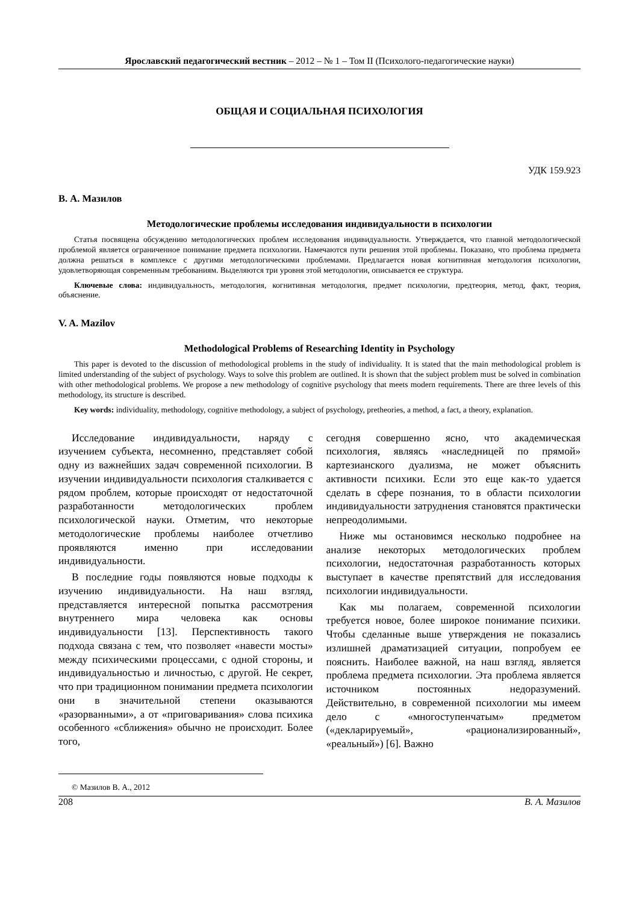Ярославский педагогический вестник – 2012 – № 1 – Том II (Психолого-педагогические науки)
ОБЩАЯ И СОЦИАЛЬНАЯ ПСИХОЛОГИЯ
УДК 159.923
В. А. Мазилов
Методологические проблемы исследования индивидуальности в психологии
Статья посвящена обсуждению методологических проблем исследования индивидуальности. Утверждается, что главной методологической проблемой является ограниченное понимание предмета психологии. Намечаются пути решения этой проблемы. Показано, что проблема предмета должна решаться в комплексе с другими методологическими проблемами. Предлагается новая когнитивная методология психологии, удовлетворяющая современным требованиям. Выделяются три уровня этой методологии, описывается ее структура.
Ключевые слова: индивидуальность, методология, когнитивная методология, предмет психологии, предтеория, метод, факт, теория, объяснение.
V. A. Mazilov
Methodological Problems of Researching Identity in Psychology
This paper is devoted to the discussion of methodological problems in the study of individuality. It is stated that the main methodological problem is limited understanding of the subject of psychology. Ways to solve this problem are outlined. It is shown that the subject problem must be solved in combination with other methodological problems. We propose a new methodology of cognitive psychology that meets modern requirements. There are three levels of this methodology, its structure is described.
Key words: individuality, methodology, cognitive methodology, a subject of psychology, pretheories, a method, a fact, a theory, explanation.
Исследование индивидуальности, наряду с изучением субъекта, несомненно, представляет собой одну из важнейших задач современной психологии. В изучении индивидуальности психология сталкивается с рядом проблем, которые происходят от недостаточной разработанности методологических проблем психологической науки. Отметим, что некоторые методологические проблемы наиболее отчетливо проявляются именно при исследовании индивидуальности.
В последние годы появляются новые подходы к изучению индивидуальности. На наш взгляд, представляется интересной попытка рассмотрения внутреннего мира человека как основы индивидуальности [13]. Перспективность такого подхода связана с тем, что позволяет «навести мосты» между психическими процессами, с одной стороны, и индивидуальностью и личностью, с другой. Не секрет, что при традиционном понимании предмета психологии они в значительной степени оказываются «разорванными», а от «приговаривания» слова психика особенного «сближения» обычно не происходит. Более того,
сегодня совершенно ясно, что академическая психология, являясь «наследницей по прямой» картезианского дуализма, не может объяснить активности психики. Если это еще как-то удается сделать в сфере познания, то в области психологии индивидуальности затруднения становятся практически непреодолимыми.
Ниже мы остановимся несколько подробнее на анализе некоторых методологических проблем психологии, недостаточная разработанность которых выступает в качестве препятствий для исследования психологии индивидуальности.
Как мы полагаем, современной психологии требуется новое, более широкое понимание психики. Чтобы сделанные выше утверждения не показались излишней драматизацией ситуации, попробуем ее пояснить. Наиболее важной, на наш взгляд, является проблема предмета психологии. Эта проблема является источником постоянных недоразумений. Действительно, в современной психологии мы имеем дело с «многоступенчатым» предметом («декларируемый», «рационализированный», «реальный») [6]. Важно
© Мазилов В. А., 2012
208 В. А. Мазилов